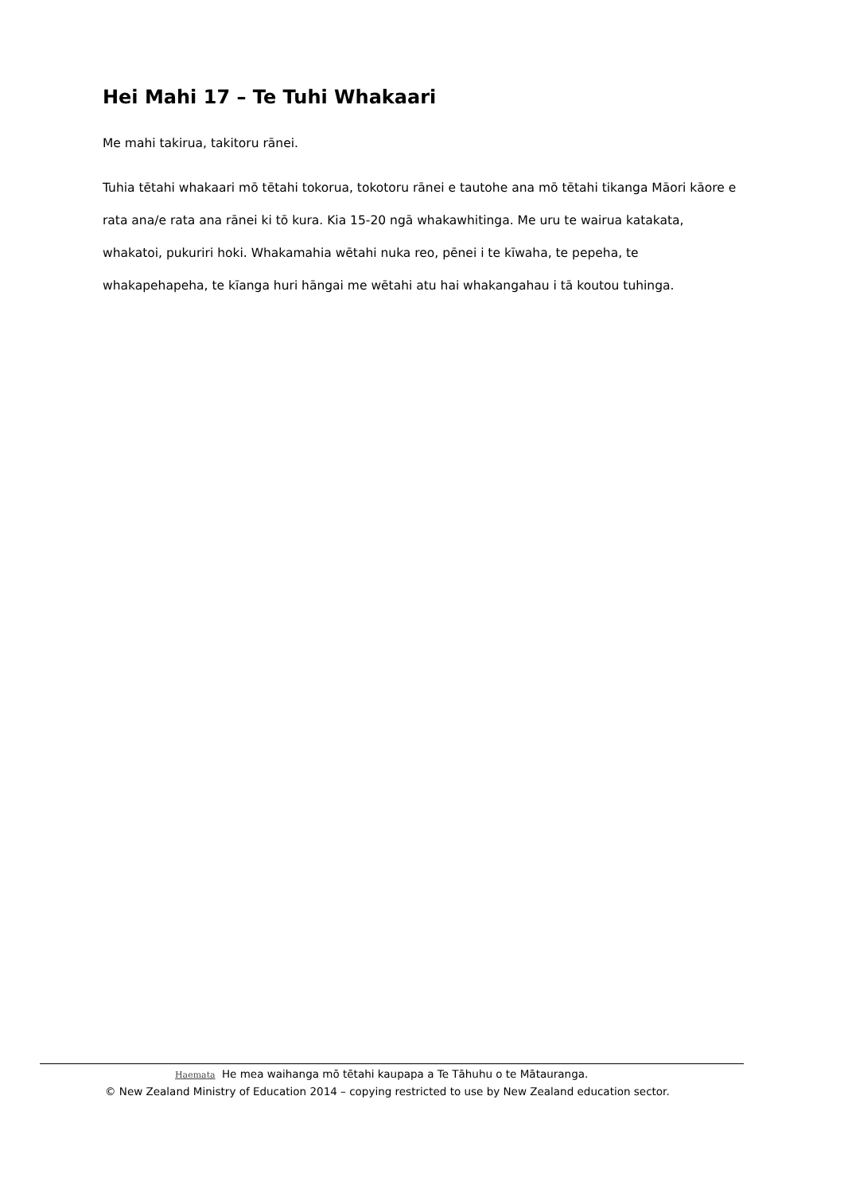Hei Mahi 17 – Te Tuhi Whakaari
Me mahi takirua, takitoru rānei.
Tuhia tētahi whakaari mō tētahi tokorua, tokotoru rānei e tautohe ana mō tētahi tikanga Māori kāore e rata ana/e rata ana rānei ki tō kura. Kia 15-20 ngā whakawhitinga. Me uru te wairua katakata, whakatoi, pukuriri hoki. Whakamahia wētahi nuka reo, pēnei i te kīwaha, te pepeha, te whakapehapeha, te kīanga huri hāngai me wētahi atu hai whakangahau i tā koutou tuhinga.
Haemata He mea waihanga mō tētahi kaupapa a Te Tāhuhu o te Mātauranga.
© New Zealand Ministry of Education 2014 – copying restricted to use by New Zealand education sector.